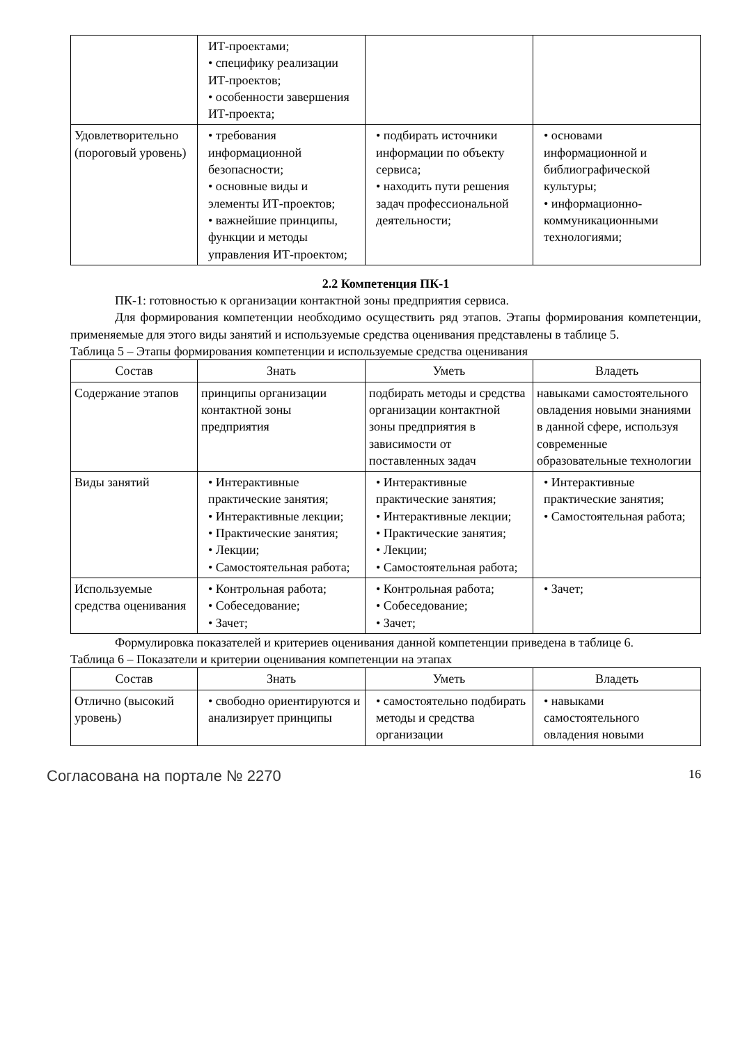| | ИТ-проектами; • специфику реализации ИТ-проектов; • особенности завершения ИТ-проекта; | | |
| Удовлетворительно (пороговый уровень) | • требования информационной безопасности; • основные виды и элементы ИТ-проектов; • важнейшие принципы, функции и методы управления ИТ-проектом; | • подбирать источники информации по объекту сервиса; • находить пути решения задач профессиональной деятельности; | • основами информационной и библиографической культуры; • информационно-коммуникационными технологиями; |
2.2 Компетенция ПК-1
ПК-1: готовностью к организации контактной зоны предприятия сервиса.
Для формирования компетенции необходимо осуществить ряд этапов. Этапы формирования компетенции, применяемые для этого виды занятий и используемые средства оценивания представлены в таблице 5.
Таблица 5 – Этапы формирования компетенции и используемые средства оценивания
| Состав | Знать | Уметь | Владеть |
| --- | --- | --- | --- |
| Содержание этапов | принципы организации контактной зоны предприятия | подбирать методы и средства организации контактной зоны предприятия в зависимости от поставленных задач | навыками самостоятельного овладения новыми знаниями в данной сфере, используя современные образовательные технологии |
| Виды занятий | • Интерактивные практические занятия; • Интерактивные лекции; • Практические занятия; • Лекции; • Самостоятельная работа; | • Интерактивные практические занятия; • Интерактивные лекции; • Практические занятия; • Лекции; • Самостоятельная работа; | • Интерактивные практические занятия; • Самостоятельная работа; |
| Используемые средства оценивания | • Контрольная работа; • Собеседование; • Зачет; | • Контрольная работа; • Собеседование; • Зачет; | • Зачет; |
Формулировка показателей и критериев оценивания данной компетенции приведена в таблице 6.
Таблица 6 – Показатели и критерии оценивания компетенции на этапах
| Состав | Знать | Уметь | Владеть |
| --- | --- | --- | --- |
| Отлично (высокий уровень) | • свободно ориентируются и анализирует принципы | • самостоятельно подбирать методы и средства организации | • навыками самостоятельного овладения новыми |
Согласована на портале № 2270 16